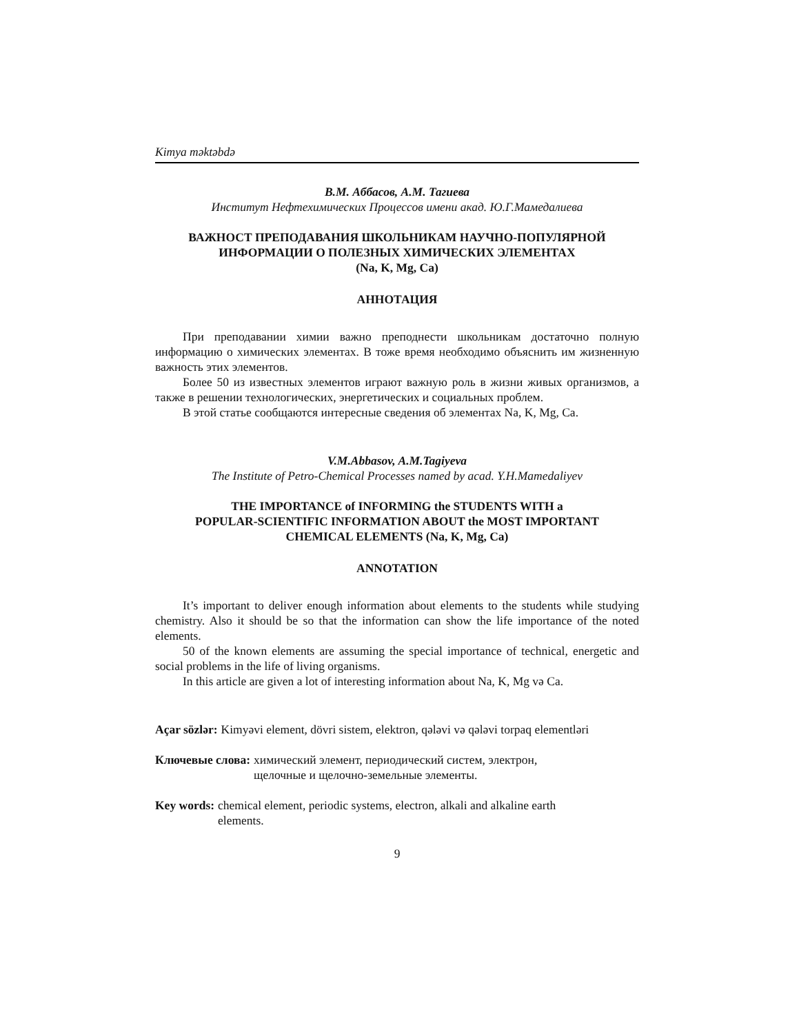Kimya məktəbdə
В.М. Аббасов, А.М. Тагиева
Институт Нефтехимических Процессов имени акад. Ю.Г.Мамедалиева
ВАЖНОСТ ПРЕПОДАВАНИЯ ШКОЛЬНИКАМ НАУЧНО-ПОПУЛЯРНОЙ
ИНФОРМАЦИИ О ПОЛЕЗНЫХ ХИМИЧЕСКИХ ЭЛЕМЕНТАХ
(Na, K, Mg, Ca)
АННОТАЦИЯ
При преподавании химии важно преподнести школьникам достаточно полную информацию о химических элементах. В тоже время необходимо объяснить им жизненную важность этих элементов.
Более 50 из известных элементов играют важную роль в жизни живых организмов, а также в решении технологических, энергетических и социальных проблем.
В этой статье сообщаются интересные сведения об элементах Na, K, Mg, Ca.
V.M.Abbasov, A.M.Tagiyeva
The Institute of Petro-Chemical Processes named by acad. Y.H.Mamedaliyev
THE IMPORTANCE of INFORMING the STUDENTS WITH a
POPULAR-SCIENTIFIC INFORMATION ABOUT the MOST IMPORTANT
CHEMICAL ELEMENTS (Na, K, Mg, Ca)
ANNOTATION
It’s important to deliver enough information about elements to the students while studying chemistry. Also it should be so that the information can show the life importance of the noted elements.
50 of the known elements are assuming the special importance of technical, energetic and social problems in the life of living organisms.
In this article are given a lot of interesting information about Na, K, Mg və Ca.
Açar sözlər: Kimyəvi element, dövri sistem, elektron, qələvi və qələvi torpaq elementləri
Ключевые слова: химический элемент, периодический систем, электрон,
щелочные и щелочно-земельные элементы.
Key words: chemical element, periodic systems, electron, alkali and alkaline earth
elements.
9